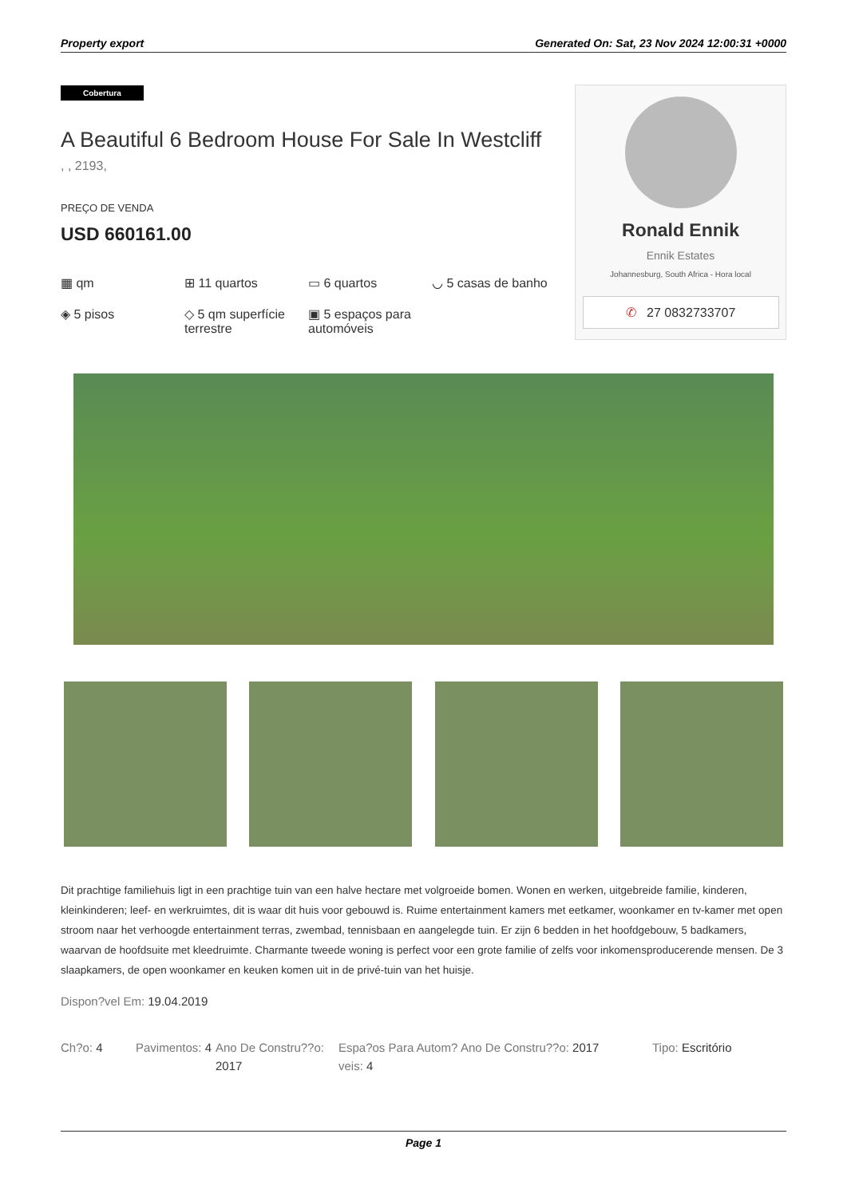Property export Generated On: Sat, 23 Nov 2024 12:00:31 +0000
Cobertura
A Beautiful 6 Bedroom House For Sale In Westcliff
, , 2193,
PREÇO DE VENDA
USD 660161.00
▦ qm
⊞ 11 quartos
▭ 6 quartos
◡ 5 casas de banho
◈ 5 pisos
◇ 5 qm superfície terrestre
▣ 5 espaços para automóveis
Ronald Ennik
Ennik Estates
Johannesburg, South Africa - Hora local
✆ 27 0832733707
Dit prachtige familiehuis ligt in een prachtige tuin van een halve hectare met volgroeide bomen. Wonen en werken, uitgebreide familie, kinderen, kleinkinderen; leef- en werkruimtes, dit is waar dit huis voor gebouwd is. Ruime entertainment kamers met eetkamer, woonkamer en tv-kamer met open stroom naar het verhoogde entertainment terras, zwembad, tennisbaan en aangelegde tuin. Er zijn 6 bedden in het hoofdgebouw, 5 badkamers, waarvan de hoofdsuite met kleedruimte. Charmante tweede woning is perfect voor een grote familie of zelfs voor inkomensproducerende mensen. De 3 slaapkamers, de open woonkamer en keuken komen uit in de privé-tuin van het huisje.
Dispon?vel Em: 19.04.2019
Ch?o: 4 Pavimentos: 4
Ano De Constru??o: 2017
Espa?os Para Autom?veis: 4
Ano De Constru??o: 2017 Tipo: Escritório
Page 1